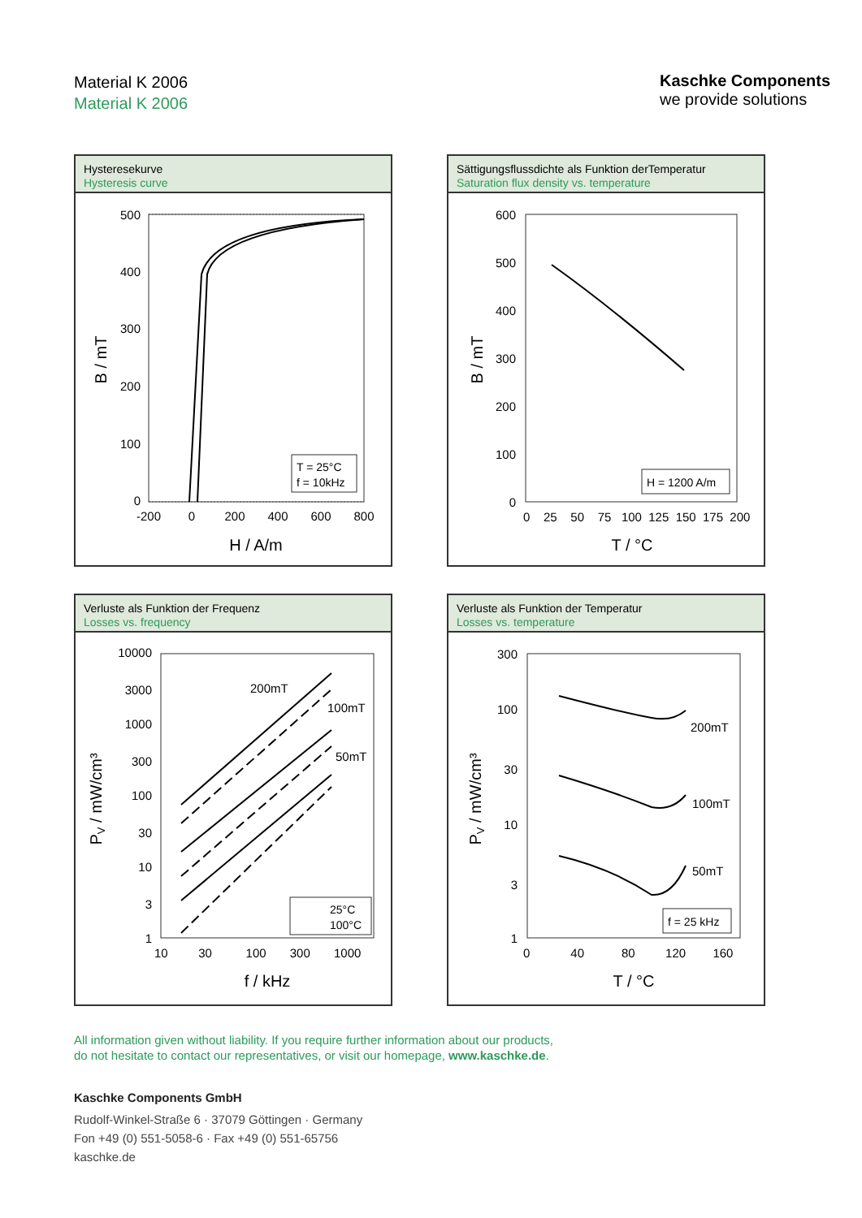Material K 2006
Material K 2006
Kaschke Components
we provide solutions
Hysteresekurve
Hysteresis curve
500
400
300
200
100
0
-200
0
200
400
600
800
H / A/m
B / mT
T = 25°C
f = 10kHz
Sättigungsflussdichte als Funktion derTemperatur
Saturation flux density vs. temperature
600
500
400
300
200
100
0
0 25 50 75 100 125 150 175 200
T / °C
B / mT
H = 1200 A/m
Verluste als Funktion der Frequenz
Losses vs. frequency
10000
3000
1000
300
100
30
10
3
1
10 30 100 300 1000
f / kHz
PV / mW/cm³
200mT
100mT
50mT
25°C
100°C
Verluste als Funktion der Temperatur
Losses vs. temperature
300
100
30
10
3
1
0 40 80 120 160
T / °C
PV / mW/cm³
200mT
100mT
50mT
f = 25 kHz
All information given without liability. If you require further information about our products,
do not hesitate to contact our representatives, or visit our homepage, www.kaschke.de.
Kaschke Components GmbH
Rudolf-Winkel-Straße 6 · 37079 Göttingen · Germany
Fon +49 (0) 551-5058-6 · Fax +49 (0) 551-65756
kaschke.de